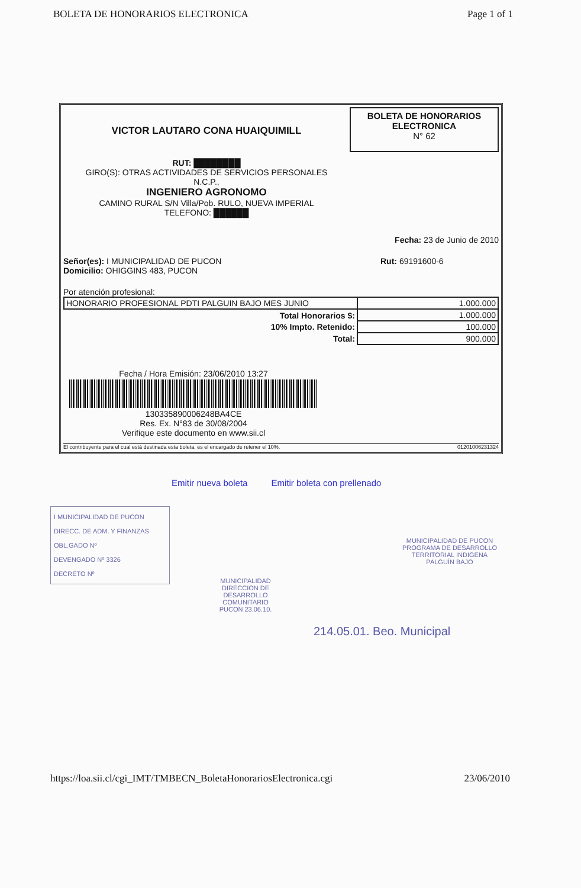BOLETA DE HONORARIOS ELECTRONICA Page 1 of 1
VICTOR LAUTARO CONA HUAIQUIMILL
RUT: ████████
GIRO(S): OTRAS ACTIVIDADES DE SERVICIOS PERSONALES
N.C.P.,
INGENIERO AGRONOMO
CAMINO RURAL S/N Villa/Pob. RULO, NUEVA IMPERIAL
TELEFONO: ██████
BOLETA DE HONORARIOS ELECTRONICA
N° 62
Fecha: 23 de Junio de 2010
Señor(es): I MUNICIPALIDAD DE PUCON
Domicilio: OHIGGINS 483, PUCON Rut: 69191600-6
Por atención profesional:
| HONORARIO PROFESIONAL PDTI PALGUIN BAJO MES JUNIO | 1.000.000 |
| Total Honorarios $: | 1.000.000 |
| 10% Impto. Retenido: | 100.000 |
| Total: | 900.000 |
Fecha / Hora Emisión: 23/06/2010 13:27
130335890006248BA4CE
Res. Ex. N°83 de 30/08/2004
Verifique este documento en www.sii.cl
El contribuyente para el cual está destinada esta boleta, es el encargado de retener el 10%. 01201006231324
Emitir nueva boleta Emitir boleta con prellenado
I MUNICIPALIDAD DE PUCON
DIRECC. DE ADM. Y FINANZAS
OBL.GADO Nº
DEVENGADO Nº 3326
DECRETO Nº
MUNICIPALIDAD DE PUCON
PROGRAMA DE DESARROLLO TERRITORIAL INDIGENA
PALGUÍN BAJO
MUNICIPALIDAD
DIRECCION DE DESARROLLO COMUNITARIO
PUCON 23.06.10.
214.05.01. Beo. Municipal
https://loa.sii.cl/cgi_IMT/TMBECN_BoletaHonorariosElectronica.cgi 23/06/2010